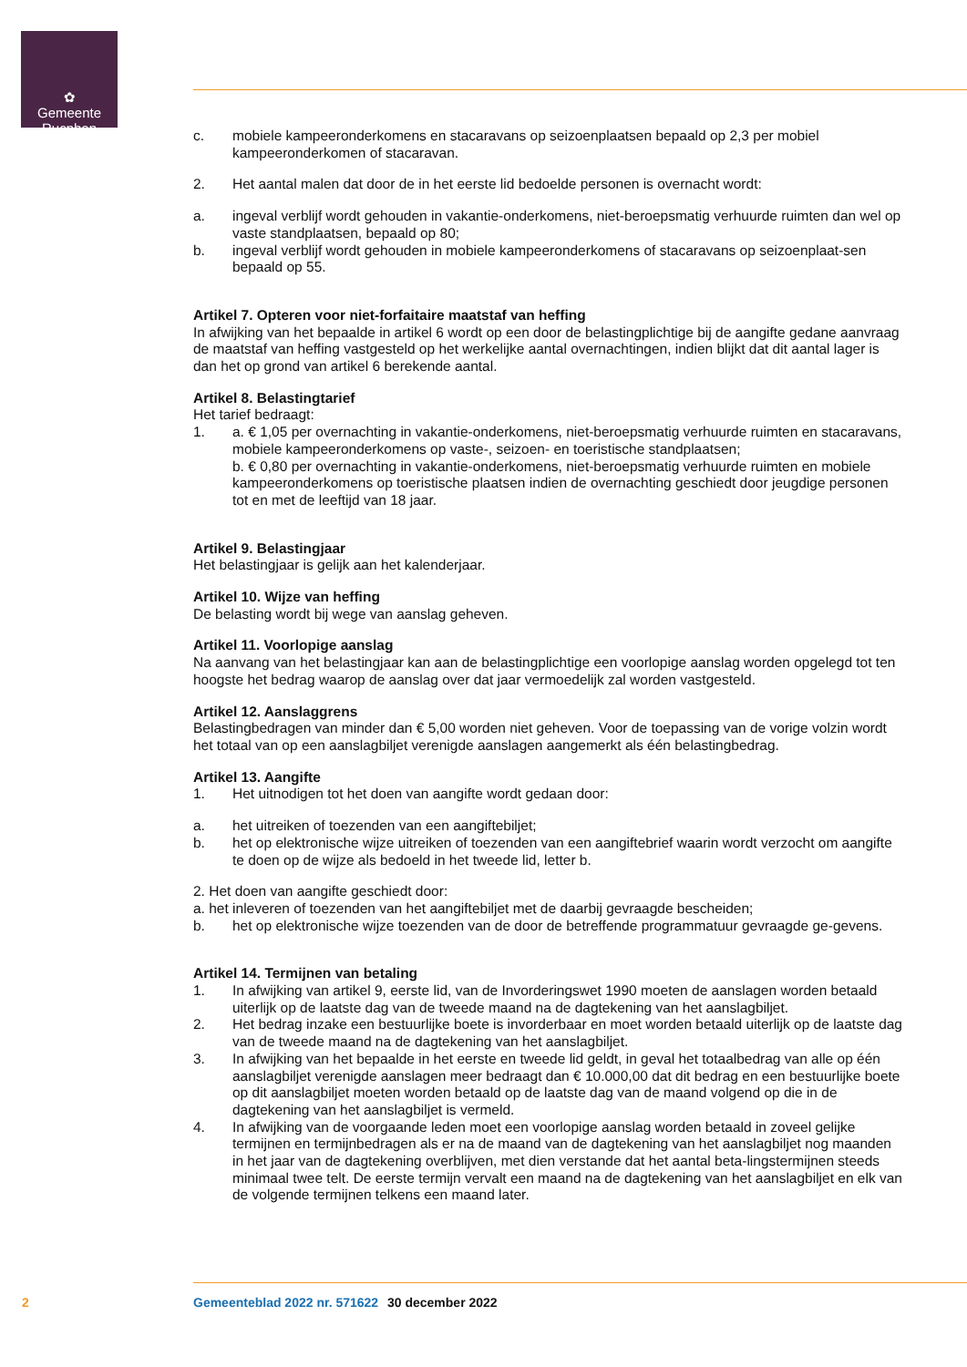✿
Gemeente
Rucphen
c. mobiele kampeeronderkomens en stacaravans op seizoenplaatsen bepaald op 2,3 per mobiel kampeeronderkomen of stacaravan.
2. Het aantal malen dat door de in het eerste lid bedoelde personen is overnacht wordt:
a. ingeval verblijf wordt gehouden in vakantie-onderkomens, niet-beroepsmatig verhuurde ruimten dan wel op vaste standplaatsen, bepaald op 80;
b. ingeval verblijf wordt gehouden in mobiele kampeeronderkomens of stacaravans op seizoenplaat-sen bepaald op 55.
Artikel 7. Opteren voor niet-forfaitaire maatstaf van heffing
In afwijking van het bepaalde in artikel 6 wordt op een door de belastingplichtige bij de aangifte gedane aanvraag de maatstaf van heffing vastgesteld op het werkelijke aantal overnachtingen, indien blijkt dat dit aantal lager is dan het op grond van artikel 6 berekende aantal.
Artikel 8. Belastingtarief
Het tarief bedraagt:
1. a. € 1,05 per overnachting in vakantie-onderkomens, niet-beroepsmatig verhuurde ruimten en stacaravans, mobiele kampeeronderkomens op vaste-, seizoen- en toeristische standplaatsen;
b. € 0,80 per overnachting in vakantie-onderkomens, niet-beroepsmatig verhuurde ruimten en mobiele kampeeronderkomens op toeristische plaatsen indien de overnachting geschiedt door jeugdige personen tot en met de leeftijd van 18 jaar.
Artikel 9. Belastingjaar
Het belastingjaar is gelijk aan het kalenderjaar.
Artikel 10. Wijze van heffing
De belasting wordt bij wege van aanslag geheven.
Artikel 11. Voorlopige aanslag
Na aanvang van het belastingjaar kan aan de belastingplichtige een voorlopige aanslag worden opgelegd tot ten hoogste het bedrag waarop de aanslag over dat jaar vermoedelijk zal worden vastgesteld.
Artikel 12. Aanslaggrens
Belastingbedragen van minder dan € 5,00 worden niet geheven. Voor de toepassing van de vorige volzin wordt het totaal van op een aanslagbiljet verenigde aanslagen aangemerkt als één belastingbedrag.
Artikel 13. Aangifte
1. Het uitnodigen tot het doen van aangifte wordt gedaan door:
a. het uitreiken of toezenden van een aangiftebiljet;
b. het op elektronische wijze uitreiken of toezenden van een aangiftebrief waarin wordt verzocht om aangifte te doen op de wijze als bedoeld in het tweede lid, letter b.
2. Het doen van aangifte geschiedt door:
a. het inleveren of toezenden van het aangiftebiljet met de daarbij gevraagde bescheiden;
b. het op elektronische wijze toezenden van de door de betreffende programmatuur gevraagde ge-gevens.
Artikel 14. Termijnen van betaling
1. In afwijking van artikel 9, eerste lid, van de Invorderingswet 1990 moeten de aanslagen worden betaald uiterlijk op de laatste dag van de tweede maand na de dagtekening van het aanslagbiljet.
2. Het bedrag inzake een bestuurlijke boete is invorderbaar en moet worden betaald uiterlijk op de laatste dag van de tweede maand na de dagtekening van het aanslagbiljet.
3. In afwijking van het bepaalde in het eerste en tweede lid geldt, in geval het totaalbedrag van alle op één aanslagbiljet verenigde aanslagen meer bedraagt dan € 10.000,00 dat dit bedrag en een bestuurlijke boete op dit aanslagbiljet moeten worden betaald op de laatste dag van de maand volgend op die in de dagtekening van het aanslagbiljet is vermeld.
4. In afwijking van de voorgaande leden moet een voorlopige aanslag worden betaald in zoveel gelijke termijnen en termijnbedragen als er na de maand van de dagtekening van het aanslagbiljet nog maanden in het jaar van de dagtekening overblijven, met dien verstande dat het aantal beta-lingstermijnen steeds minimaal twee telt. De eerste termijn vervalt een maand na de dagtekening van het aanslagbiljet en elk van de volgende termijnen telkens een maand later.
2 Gemeenteblad 2022 nr. 571622 30 december 2022